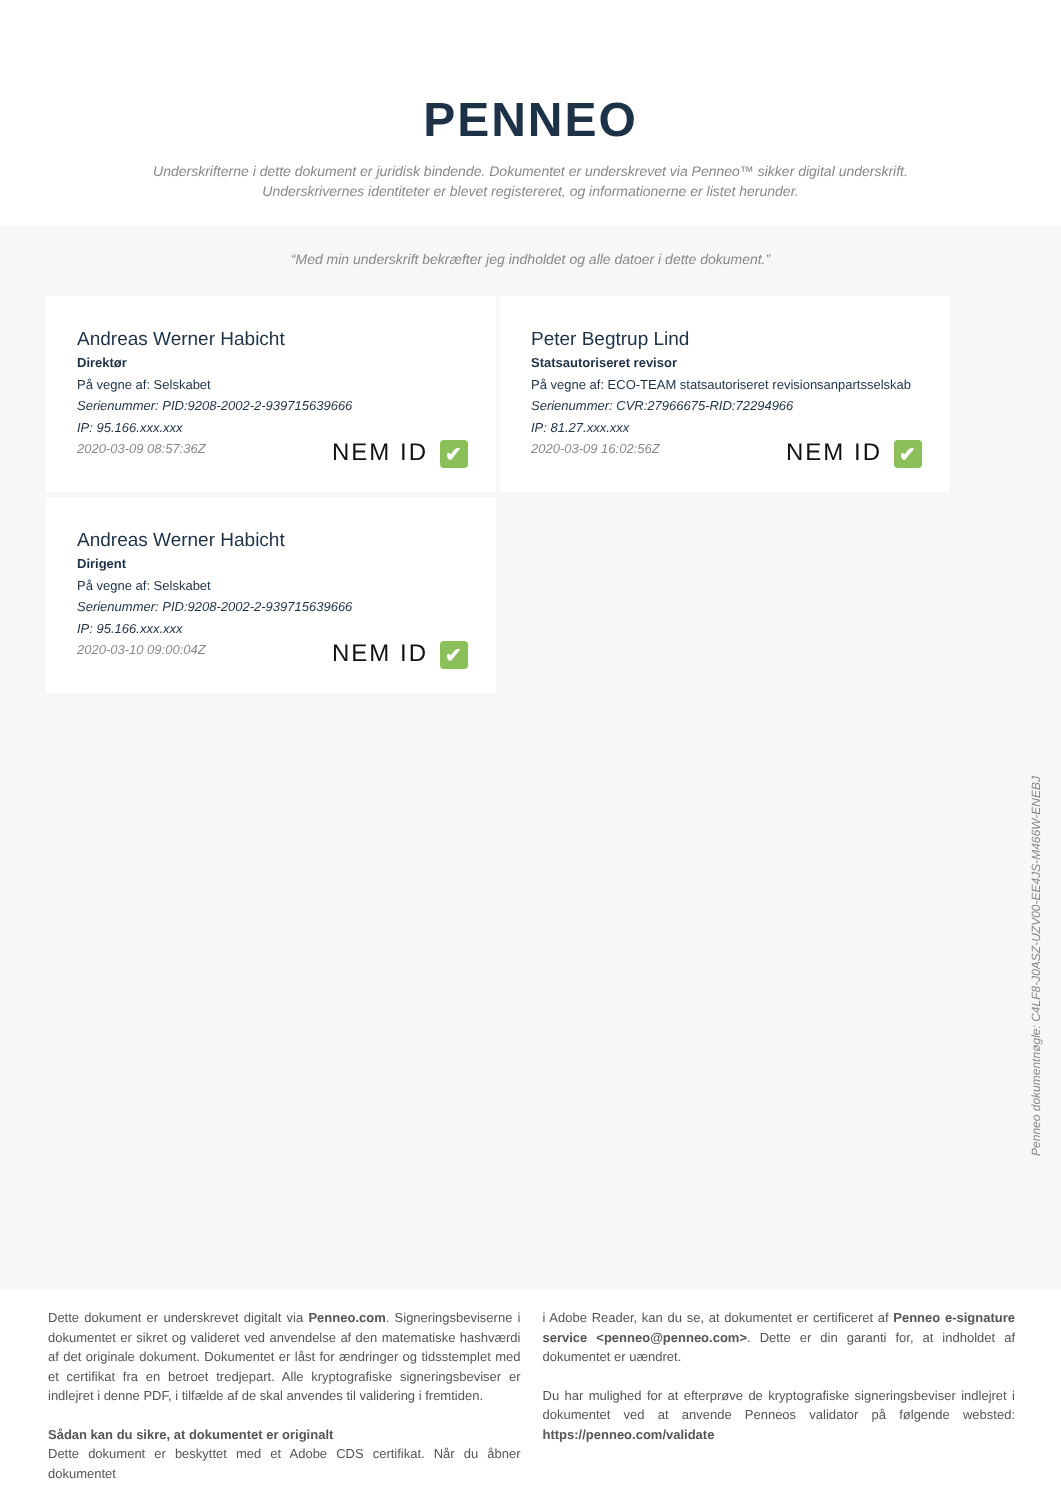PENNEO
Underskrifterne i dette dokument er juridisk bindende. Dokumentet er underskrevet via Penneo™ sikker digital underskrift.
Underskrivernes identiteter er blevet registereret, og informationerne er listet herunder.
“Med min underskrift bekræfter jeg indholdet og alle datoer i dette dokument.”
Andreas Werner Habicht
Direktør
På vegne af: Selskabet
Serienummer: PID:9208-2002-2-939715639666
IP: 95.166.xxx.xxx
2020-03-09 08:57:36Z
NEM ID ✔
Peter Begtrup Lind
Statsautoriseret revisor
På vegne af: ECO-TEAM statsautoriseret revisionsanpartsselskab
Serienummer: CVR:27966675-RID:72294966
IP: 81.27.xxx.xxx
2020-03-09 16:02:56Z
NEM ID ✔
Andreas Werner Habicht
Dirigent
På vegne af: Selskabet
Serienummer: PID:9208-2002-2-939715639666
IP: 95.166.xxx.xxx
2020-03-10 09:00:04Z
NEM ID ✔
Penneo dokumentnøgle: C4LF8-J0ASZ-UZV00-EE4JS-M466W-ENEBJ
Dette dokument er underskrevet digitalt via Penneo.com. Signeringsbeviserne i dokumentet er sikret og valideret ved anvendelse af den matematiske hashværdi af det originale dokument. Dokumentet er låst for ændringer og tidsstemplet med et certifikat fra en betroet tredjepart. Alle kryptografiske signeringsbeviser er indlejret i denne PDF, i tilfælde af de skal anvendes til validering i fremtiden.
Sådan kan du sikre, at dokumentet er originalt
Dette dokument er beskyttet med et Adobe CDS certifikat. Når du åbner dokumentet
i Adobe Reader, kan du se, at dokumentet er certificeret af Penneo e-signature service <penneo@penneo.com>. Dette er din garanti for, at indholdet af dokumentet er uændret.
Du har mulighed for at efterprøve de kryptografiske signeringsbeviser indlejret i dokumentet ved at anvende Penneos validator på følgende websted: https://penneo.com/validate